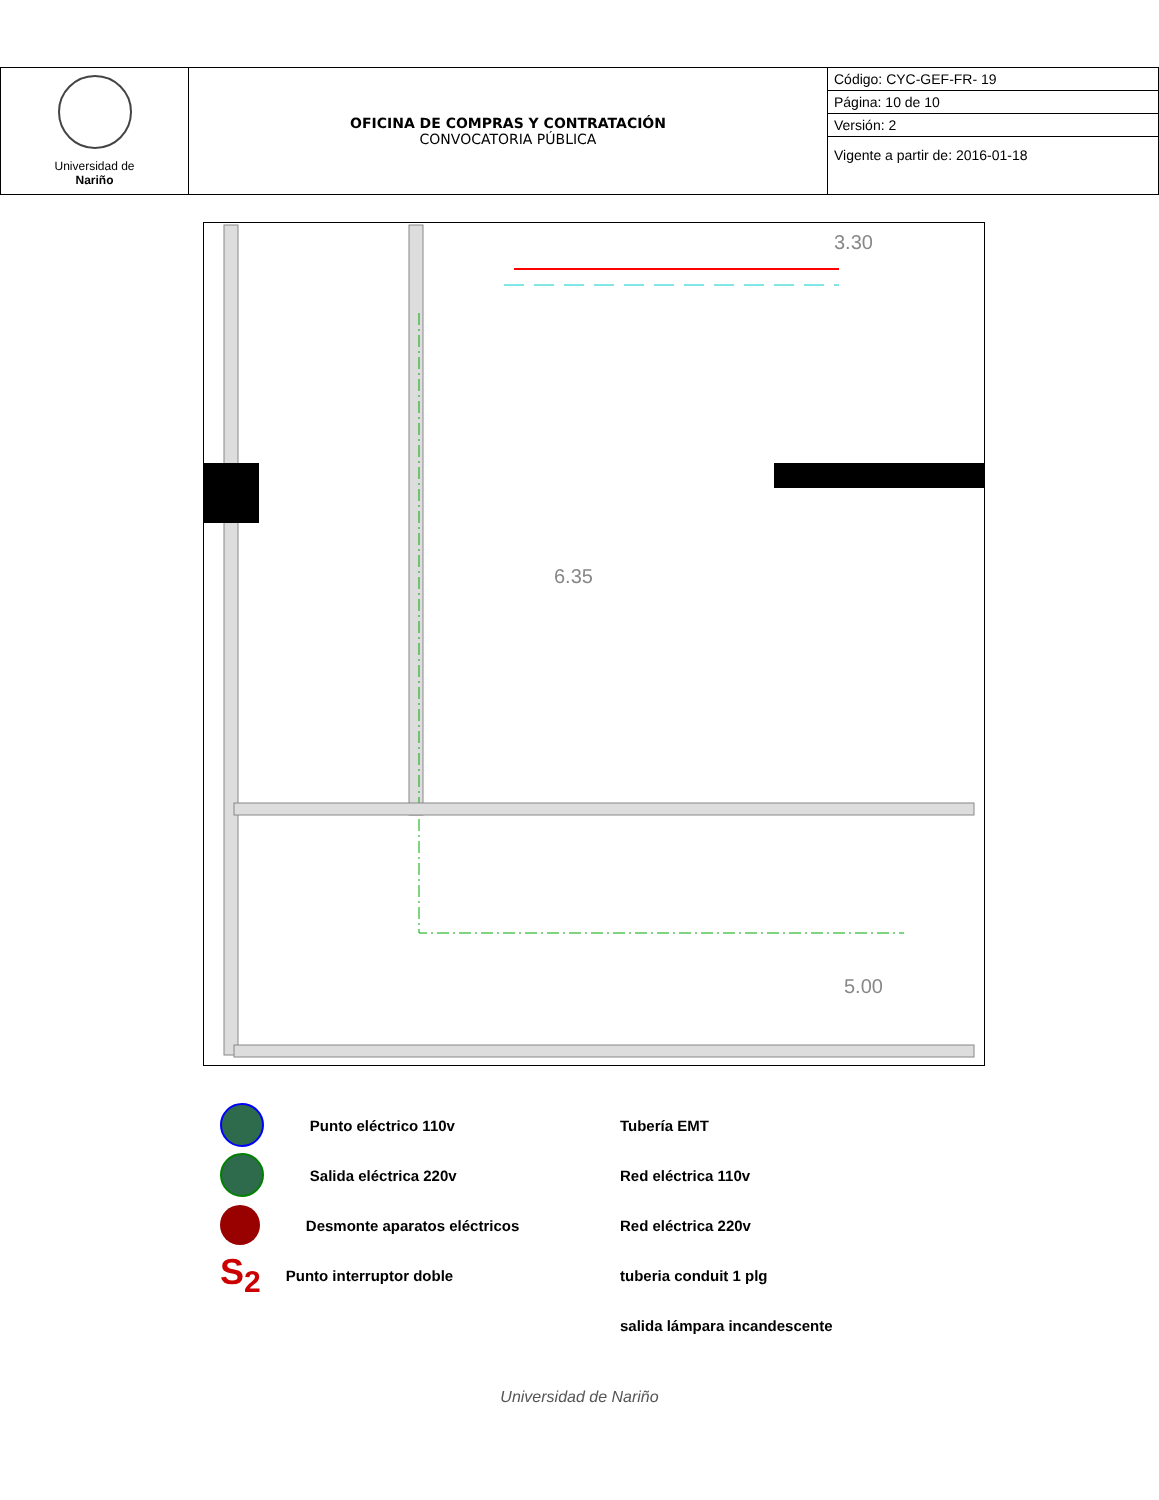| Universidad de Nariño | OFICINA DE COMPRAS Y CONTRATACIÓN CONVOCATORIA PÚBLICA | Código: CYC-GEF-FR- 19 |
| | | Página: 10 de 10 |
| | | Versión: 2 |
| | | Vigente a partir de: 2016-01-18 |
3.30
5.00
6.35
Punto eléctrico 110v
Salida eléctrica 220v
Desmonte aparatos eléctricos
S<sub>2</sub> Punto interruptor doble
Tubería EMT
Red eléctrica 110v
Red eléctrica 220v
tuberia conduit 1 plg
salida lámpara incandescente
Universidad de Nariño